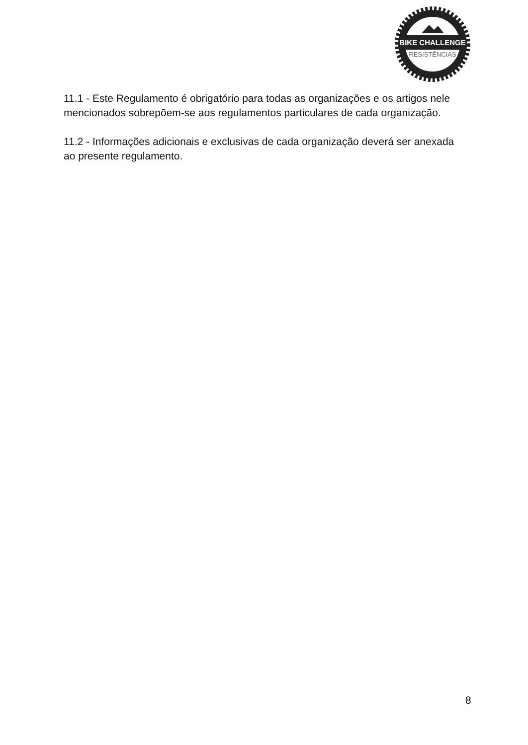BIKE CHALLENGE
RESISTÊNCIAS
11.1 - Este Regulamento é obrigatório para todas as organizações e os artigos nele mencionados sobrepõem-se aos regulamentos particulares de cada organização.
11.2 - Informações adicionais e exclusivas de cada organização deverá ser anexada ao presente regulamento.
8